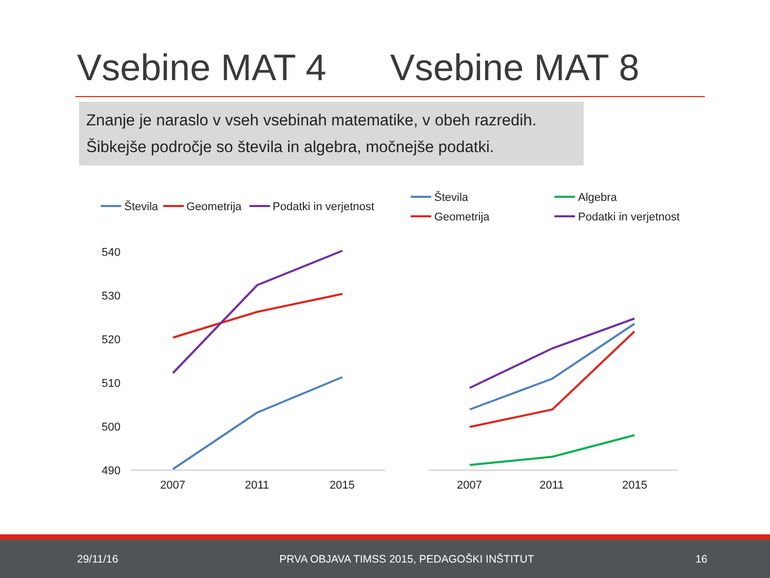Vsebine MAT 4 Vsebine MAT 8
Znanje je naraslo v vseh vsebinah matematike, v obeh razredih.
Šibkejše področje so števila in algebra, močnejše podatki.
Števila
Geometrija
Podatki in verjetnost
Števila
Algebra
Geometrija
Podatki in verjetnost
540
530
520
510
500
490
2007
2011
2015
2007
2011
2015
29/11/16 PRVA OBJAVA TIMSS 2015, PEDAGOŠKI INŠTITUT 16